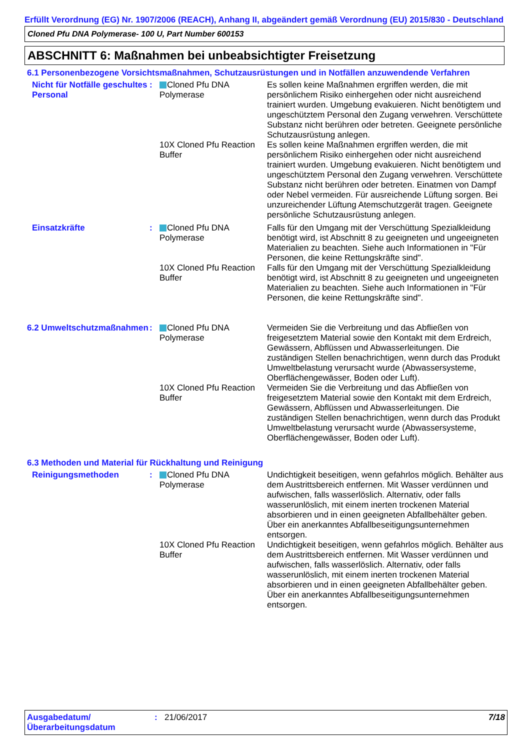Erfüllt Verordnung (EG) Nr. 1907/2006 (REACH), Anhang II, abgeändert gemäß Verordnung (EU) 2015/830 - Deutschland
Cloned Pfu DNA Polymerase- 100 U, Part Number 600153
ABSCHNITT 6: Maßnahmen bei unbeabsichtigter Freisetzung
6.1 Personenbezogene Vorsichtsmaßnahmen, Schutzausrüstungen und in Notfällen anzuwendende Verfahren
| Nicht für Notfälle geschultes Personal | : | Cloned Pfu DNA Polymerase | Es sollen keine Maßnahmen ergriffen werden, die mit persönlichem Risiko einhergehen oder nicht ausreichend trainiert wurden. Umgebung evakuieren. Nicht benötigtem und ungeschütztem Personal den Zugang verwehren. Verschüttete Substanz nicht berühren oder betreten. Geeignete persönliche Schutzausrüstung anlegen. |
| | | 10X Cloned Pfu Reaction Buffer | Es sollen keine Maßnahmen ergriffen werden, die mit persönlichem Risiko einhergehen oder nicht ausreichend trainiert wurden. Umgebung evakuieren. Nicht benötigtem und ungeschütztem Personal den Zugang verwehren. Verschüttete Substanz nicht berühren oder betreten. Einatmen von Dampf oder Nebel vermeiden. Für ausreichende Lüftung sorgen. Bei unzureichender Lüftung Atemschutzgerät tragen. Geeignete persönliche Schutzausrüstung anlegen. |
| Einsatzkräfte | : | Cloned Pfu DNA Polymerase | Falls für den Umgang mit der Verschüttung Spezialkleidung benötigt wird, ist Abschnitt 8 zu geeigneten und ungeeigneten Materialien zu beachten. Siehe auch Informationen in "Für Personen, die keine Rettungskräfte sind". |
| | | 10X Cloned Pfu Reaction Buffer | Falls für den Umgang mit der Verschüttung Spezialkleidung benötigt wird, ist Abschnitt 8 zu geeigneten und ungeeigneten Materialien zu beachten. Siehe auch Informationen in "Für Personen, die keine Rettungskräfte sind". |
| 6.2 Umweltschutzmaßnahmen | : | Cloned Pfu DNA Polymerase | Vermeiden Sie die Verbreitung und das Abfließen von freigesetztem Material sowie den Kontakt mit dem Erdreich, Gewässern, Abflüssen und Abwasserleitungen. Die zuständigen Stellen benachrichtigen, wenn durch das Produkt Umweltbelastung verursacht wurde (Abwassersysteme, Oberflächengewässer, Boden oder Luft). |
| | | 10X Cloned Pfu Reaction Buffer | Vermeiden Sie die Verbreitung und das Abfließen von freigesetztem Material sowie den Kontakt mit dem Erdreich, Gewässern, Abflüssen und Abwasserleitungen. Die zuständigen Stellen benachrichtigen, wenn durch das Produkt Umweltbelastung verursacht wurde (Abwassersysteme, Oberflächengewässer, Boden oder Luft). |
6.3 Methoden und Material für Rückhaltung und Reinigung
| Reinigungsmethoden | : | Cloned Pfu DNA Polymerase | Undichtigkeit beseitigen, wenn gefahrlos möglich. Behälter aus dem Austrittsbereich entfernen. Mit Wasser verdünnen und aufwischen, falls wasserlöslich. Alternativ, oder falls wasserunlöslich, mit einem inerten trockenen Material absorbieren und in einen geeigneten Abfallbehälter geben. Über ein anerkanntes Abfallbeseitigungsunternehmen entsorgen. |
| | | 10X Cloned Pfu Reaction Buffer | Undichtigkeit beseitigen, wenn gefahrlos möglich. Behälter aus dem Austrittsbereich entfernen. Mit Wasser verdünnen und aufwischen, falls wasserlöslich. Alternativ, oder falls wasserunlöslich, mit einem inerten trockenen Material absorbieren und in einen geeigneten Abfallbehälter geben. Über ein anerkanntes Abfallbeseitigungsunternehmen entsorgen. |
Ausgabedatum/ Überarbeitungsdatum
: 21/06/2017 7/18